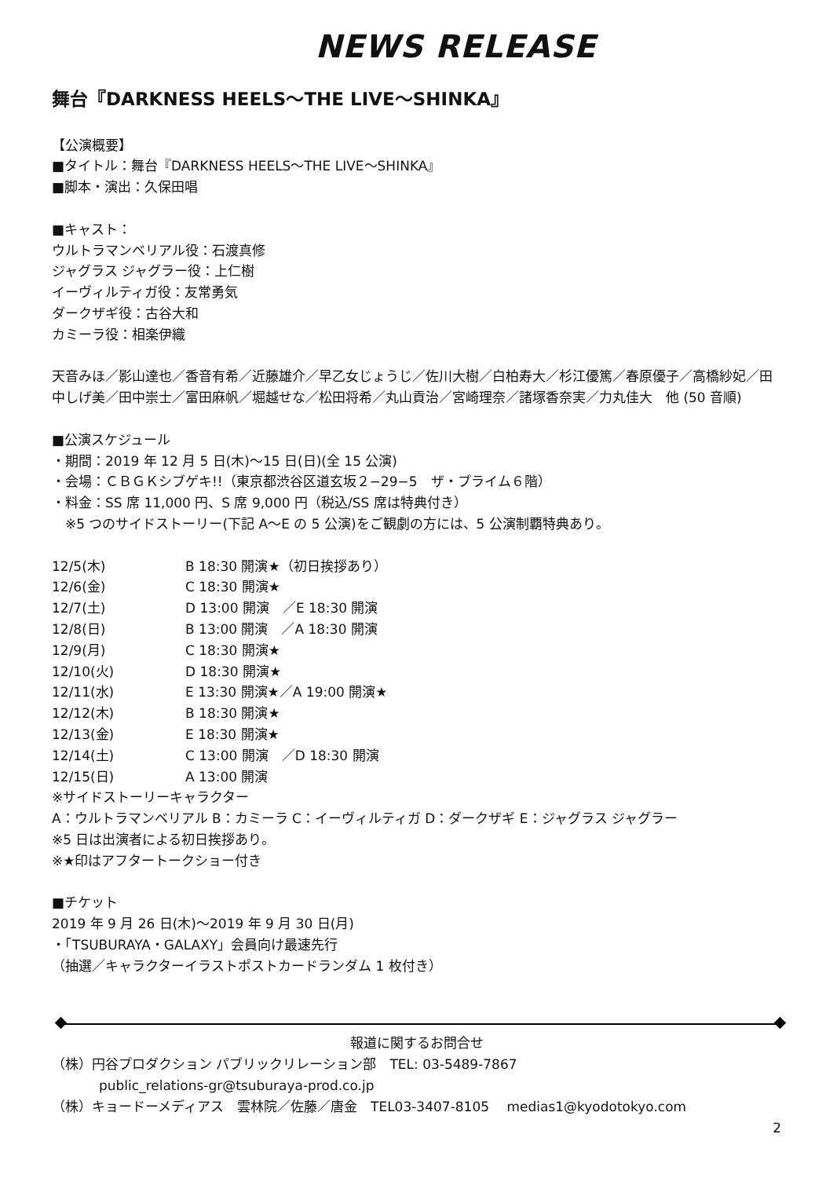NEWS RELEASE
舞台『DARKNESS HEELS〜THE LIVE〜SHINKA』
【公演概要】
■タイトル：舞台『DARKNESS HEELS〜THE LIVE〜SHINKA』
■脚本・演出：久保田唱
■キャスト：
ウルトラマンベリアル役：石渡真修
ジャグラス ジャグラー役：上仁樹
イーヴィルティガ役：友常勇気
ダークザギ役：古谷大和
カミーラ役：相楽伊織
天音みほ／影山達也／香音有希／近藤雄介／早乙女じょうじ／佐川大樹／白柏寿大／杉江優篤／春原優子／高橋紗妃／田中しげ美／田中崇士／富田麻帆／堀越せな／松田将希／丸山貢治／宮崎理奈／諸塚香奈実／力丸佳大　他 (50 音順)
■公演スケジュール
・期間：2019 年 12 月 5 日(木)〜15 日(日)(全 15 公演)
・会場：ＣＢＧＫシブゲキ!!（東京都渋谷区道玄坂２−29−5　ザ・プライム６階）
・料金：SS 席 11,000 円、S 席 9,000 円（税込/SS 席は特典付き）
　※5 つのサイドストーリー(下記 A〜E の 5 公演)をご観劇の方には、5 公演制覇特典あり。
12/5(木) B 18:30 開演★（初日挨拶あり）
12/6(金) C 18:30 開演★
12/7(土) D 13:00 開演　／E 18:30 開演
12/8(日) B 13:00 開演　／A 18:30 開演
12/9(月) C 18:30 開演★
12/10(火) D 18:30 開演★
12/11(水) E 13:30 開演★／A 19:00 開演★
12/12(木) B 18:30 開演★
12/13(金) E 18:30 開演★
12/14(土) C 13:00 開演　／D 18:30 開演
12/15(日) A 13:00 開演
※サイドストーリーキャラクター
A：ウルトラマンベリアル B：カミーラ C：イーヴィルティガ D：ダークザギ E：ジャグラス ジャグラー
※5 日は出演者による初日挨拶あり。
※★印はアフタートークショー付き
■チケット
2019 年 9 月 26 日(木)〜2019 年 9 月 30 日(月)
・「TSUBURAYA・GALAXY」会員向け最速先行
（抽選／キャラクターイラストポストカードランダム 1 枚付き）
報道に関するお問合せ
（株）円谷プロダクション パブリックリレーション部　TEL: 03-5489-7867
public_relations-gr@tsuburaya-prod.co.jp
（株）キョードーメディアス　雲林院／佐藤／唐金　TEL03-3407-8105　 medias1@kyodotokyo.com
2